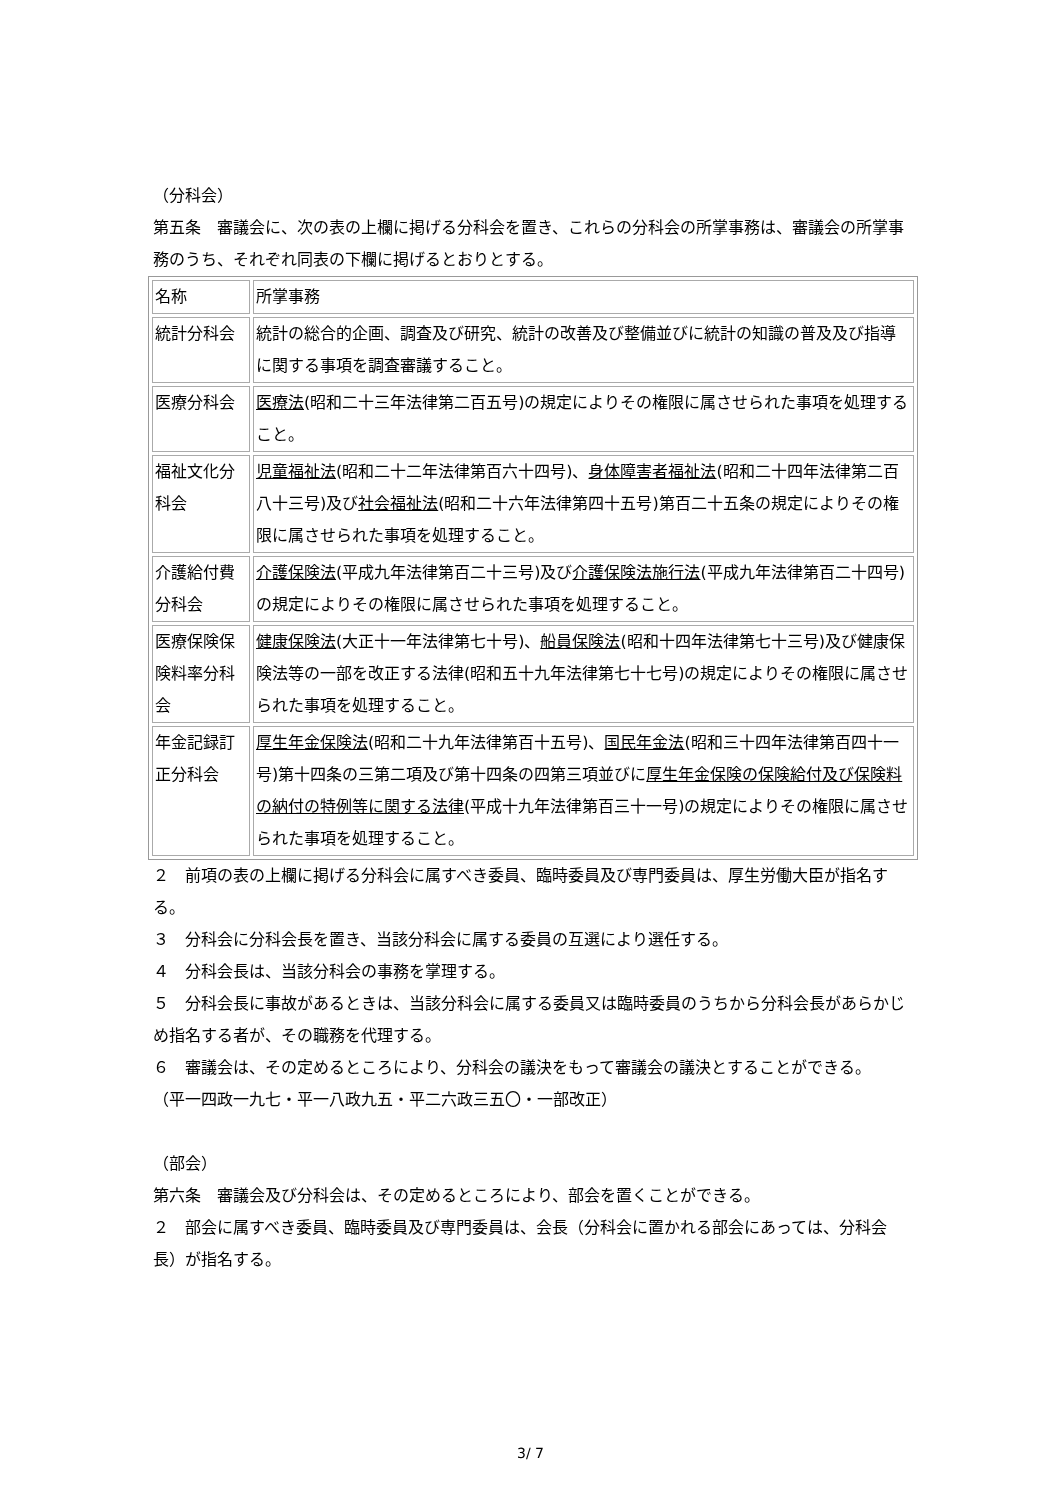（分科会）
第五条　審議会に、次の表の上欄に掲げる分科会を置き、これらの分科会の所掌事務は、審議会の所掌事務のうち、それぞれ同表の下欄に掲げるとおりとする。
| 名称 | 所掌事務 |
| 統計分科会 | 統計の総合的企画、調査及び研究、統計の改善及び整備並びに統計の知識の普及及び指導に関する事項を調査審議すること。 |
| 医療分科会 | 医療法 (昭和二十三年法律第二百五号)の規定によりその権限に属させられた事項を処理すること。 |
| 福祉文化分科会 | 児童福祉法 (昭和二十二年法律第百六十四号)、 身体障害者福祉法 (昭和二十四年法律第二百八十三号)及び 社会福祉法 (昭和二十六年法律第四十五号)第百二十五条の規定によりその権限に属させられた事項を処理すること。 |
| 介護給付費分科会 | 介護保険法 (平成九年法律第百二十三号)及び 介護保険法施行法 (平成九年法律第百二十四号)の規定によりその権限に属させられた事項を処理すること。 |
| 医療保険保険料率分科会 | 健康保険法 (大正十一年法律第七十号)、 船員保険法 (昭和十四年法律第七十三号)及び健康保険法等の一部を改正する法律(昭和五十九年法律第七十七号)の規定によりその権限に属させられた事項を処理すること。 |
| 年金記録訂正分科会 | 厚生年金保険法 (昭和二十九年法律第百十五号)、 国民年金法 (昭和三十四年法律第百四十一号)第十四条の三第二項及び第十四条の四第三項並びに 厚生年金保険の保険給付及び保険料の納付の特例等に関する法律 (平成十九年法律第百三十一号)の規定によりその権限に属させられた事項を処理すること。 |
２　前項の表の上欄に掲げる分科会に属すべき委員、臨時委員及び専門委員は、厚生労働大臣が指名する。
３　分科会に分科会長を置き、当該分科会に属する委員の互選により選任する。
４　分科会長は、当該分科会の事務を掌理する。
５　分科会長に事故があるときは、当該分科会に属する委員又は臨時委員のうちから分科会長があらかじめ指名する者が、その職務を代理する。
６　審議会は、その定めるところにより、分科会の議決をもって審議会の議決とすることができる。
（平一四政一九七・平一八政九五・平二六政三五〇・一部改正）
（部会）
第六条　審議会及び分科会は、その定めるところにより、部会を置くことができる。
２　部会に属すべき委員、臨時委員及び専門委員は、会長（分科会に置かれる部会にあっては、分科会長）が指名する。
3/ 7